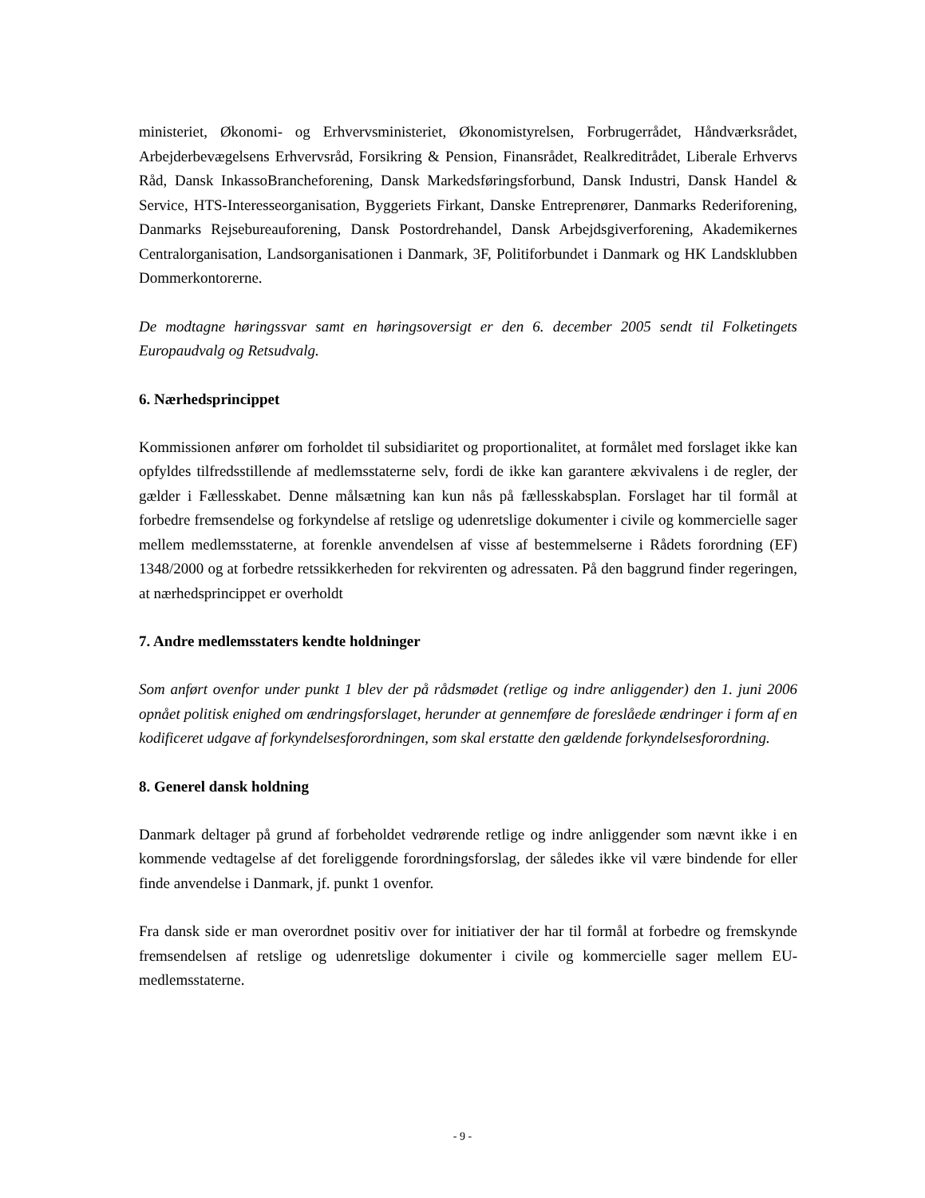ministeriet, Økonomi- og Erhvervsministeriet, Økonomistyrelsen, Forbrugerrådet, Håndværksrådet, Arbejderbevægelsens Erhvervsråd, Forsikring & Pension, Finansrådet, Realkreditrådet, Liberale Erhvervs Råd, Dansk InkassoBrancheforening, Dansk Markedsføringsforbund, Dansk Industri, Dansk Handel & Service, HTS-Interesseorganisation, Byggeriets Firkant, Danske Entreprenører, Danmarks Rederiforening, Danmarks Rejsebureauforening, Dansk Postordrehandel, Dansk Arbejdsgiverforening, Akademikernes Centralorganisation, Landsorganisationen i Danmark, 3F, Politiforbundet i Danmark og HK Landsklubben Dommerkontorerne.
De modtagne høringssvar samt en høringsoversigt er den 6. december 2005 sendt til Folketingets Europaudvalg og Retsudvalg.
6. Nærhedsprincippet
Kommissionen anfører om forholdet til subsidiaritet og proportionalitet, at formålet med forslaget ikke kan opfyldes tilfredsstillende af medlemsstaterne selv, fordi de ikke kan garantere ækvivalens i de regler, der gælder i Fællesskabet. Denne målsætning kan kun nås på fællesskabsplan. Forslaget har til formål at forbedre fremsendelse og forkyndelse af retslige og udenretslige dokumenter i civile og kommercielle sager mellem medlemsstaterne, at forenkle anvendelsen af visse af bestemmelserne i Rådets forordning (EF) 1348/2000 og at forbedre retssikkerheden for rekvirenten og adressaten. På den baggrund finder regeringen, at nærhedsprincippet er overholdt
7. Andre medlemsstaters kendte holdninger
Som anført ovenfor under punkt 1 blev der på rådsmødet (retlige og indre anliggender) den 1. juni 2006 opnået politisk enighed om ændringsforslaget, herunder at gennemføre de foreslåede ændringer i form af en kodificeret udgave af forkyndelsesforordningen, som skal erstatte den gældende forkyndelsesforordning.
8. Generel dansk holdning
Danmark deltager på grund af forbeholdet vedrørende retlige og indre anliggender som nævnt ikke i en kommende vedtagelse af det foreliggende forordningsforslag, der således ikke vil være bindende for eller finde anvendelse i Danmark, jf. punkt 1 ovenfor.
Fra dansk side er man overordnet positiv over for initiativer der har til formål at forbedre og fremskynde fremsendelsen af retslige og udenretslige dokumenter i civile og kommercielle sager mellem EU-medlemsstaterne.
- 9 -